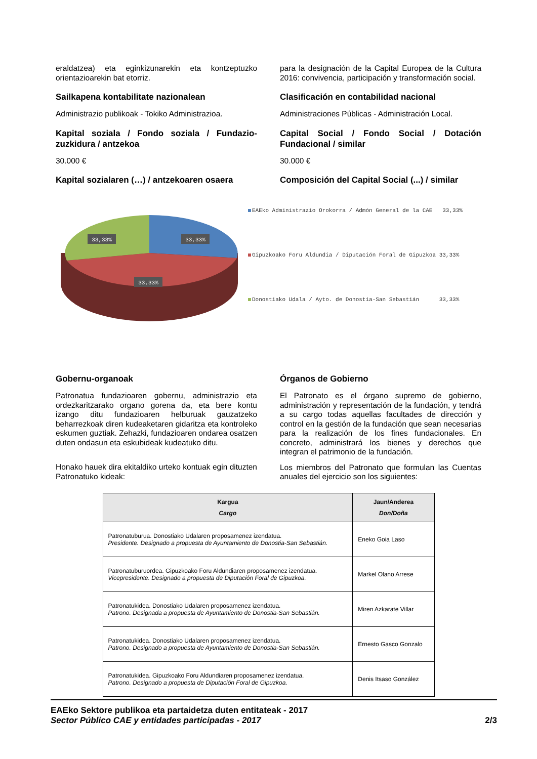eraldatzea) eta eginkizunarekin eta kontzeptuzko orientazioarekin bat etorriz.
Sailkapena kontabilitate nazionalean
Administrazio publikoak - Tokiko Administrazioa.
Kapital soziala / Fondo soziala / Fundazio-zuzkidura / antzekoa
30.000 €
Kapital sozialaren (…) / antzekoaren osaera
para la designación de la Capital Europea de la Cultura 2016: convivencia, participación y transformación social.
Clasificación en contabilidad nacional
Administraciones Públicas - Administración Local.
Capital Social / Fondo Social / Dotación Fundacional / similar
30.000 €
Composición del Capital Social (...) / similar
33,33%
33,33%
33,33%
EAEko Administrazio Orokorra / Admón General de la CAE 33,33%
Gipuzkoako Foru Aldundia / Diputación Foral de Gipuzkoa 33,33%
Donostiako Udala / Ayto. de Donostia-San Sebastián 33,33%
Gobernu-organoak
Patronatua fundazioaren gobernu, administrazio eta ordezkaritzarako organo gorena da, eta bere kontu izango ditu fundazioaren helburuak gauzatzeko beharrezkoak diren kudeaketaren gidaritza eta kontroleko eskumen guztiak. Zehazki, fundazioaren ondarea osatzen duten ondasun eta eskubideak kudeatuko ditu.
Honako hauek dira ekitaldiko urteko kontuak egin dituzten Patronatuko kideak:
Órganos de Gobierno
El Patronato es el órgano supremo de gobierno, administración y representación de la fundación, y tendrá a su cargo todas aquellas facultades de dirección y control en la gestión de la fundación que sean necesarias para la realización de los fines fundacionales. En concreto, administrará los bienes y derechos que integran el patrimonio de la fundación.
Los miembros del Patronato que formulan las Cuentas anuales del ejercicio son los siguientes:
| Kargua Cargo | Jaun/Anderea Don/Doña |
| --- | --- |
| Patronatuburua. Donostiako Udalaren proposamenez izendatua. Presidente. Designado a propuesta de Ayuntamiento de Donostia-San Sebastián. | Eneko Goia Laso |
| Patronatuburuordea. Gipuzkoako Foru Aldundiaren proposamenez izendatua. Vicepresidente. Designado a propuesta de Diputación Foral de Gipuzkoa. | Markel Olano Arrese |
| Patronatukidea. Donostiako Udalaren proposamenez izendatua. Patrono. Designada a propuesta de Ayuntamiento de Donostia-San Sebastián. | Miren Azkarate Villar |
| Patronatukidea. Donostiako Udalaren proposamenez izendatua. Patrono. Designado a propuesta de Ayuntamiento de Donostia-San Sebastián. | Ernesto Gasco Gonzalo |
| Patronatukidea. Gipuzkoako Foru Aldundiaren proposamenez izendatua. Patrono. Designado a propuesta de Diputación Foral de Gipuzkoa. | Denis Itsaso González |
EAEko Sektore publikoa eta partaidetza duten entitateak - 2017
Sector Público CAE y entidades participadas - 2017 2/3